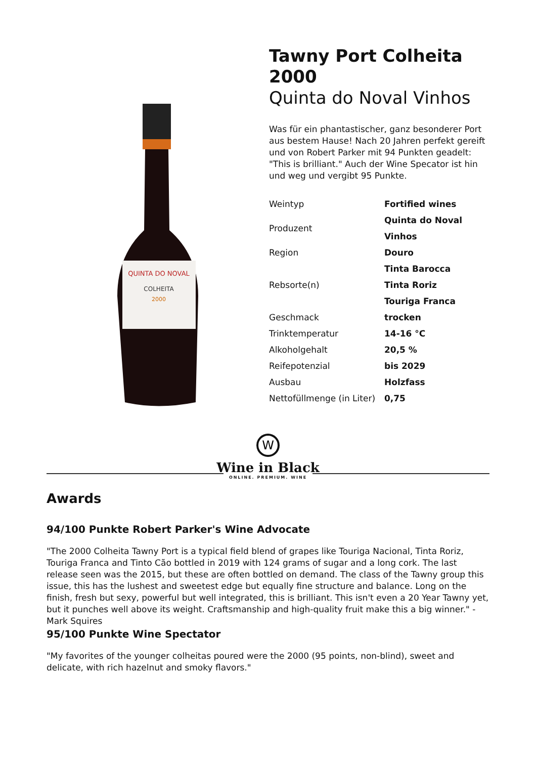QUINTA DO NOVAL
COLHEITA
2000
Tawny Port Colheita 2000
Quinta do Noval Vinhos
Was für ein phantastischer, ganz besonderer Port aus bestem Hause! Nach 20 Jahren perfekt gereift und von Robert Parker mit 94 Punkten geadelt: "This is brilliant." Auch der Wine Specator ist hin und weg und vergibt 95 Punkte.
| Weintyp | Fortified wines |
| Produzent | Quinta do Noval Vinhos |
| Region | Douro |
| Rebsorte(n) | Tinta Barocca Tinta Roriz Touriga Franca |
| Geschmack | trocken |
| Trinktemperatur | 14-16 °C |
| Alkoholgehalt | 20,5 % |
| Reifepotenzial | bis 2029 |
| Ausbau | Holzfass |
| Nettofüllmenge (in Liter) | 0,75 |
W
Wine in Black
ONLINE. PREMIUM. WINE
Awards
94/100 Punkte Robert Parker's Wine Advocate
"The 2000 Colheita Tawny Port is a typical field blend of grapes like Touriga Nacional, Tinta Roriz, Touriga Franca and Tinto Cão bottled in 2019 with 124 grams of sugar and a long cork. The last release seen was the 2015, but these are often bottled on demand. The class of the Tawny group this issue, this has the lushest and sweetest edge but equally fine structure and balance. Long on the finish, fresh but sexy, powerful but well integrated, this is brilliant. This isn't even a 20 Year Tawny yet, but it punches well above its weight. Craftsmanship and high-quality fruit make this a big winner." - Mark Squires
95/100 Punkte Wine Spectator
"My favorites of the younger colheitas poured were the 2000 (95 points, non-blind), sweet and delicate, with rich hazelnut and smoky flavors."